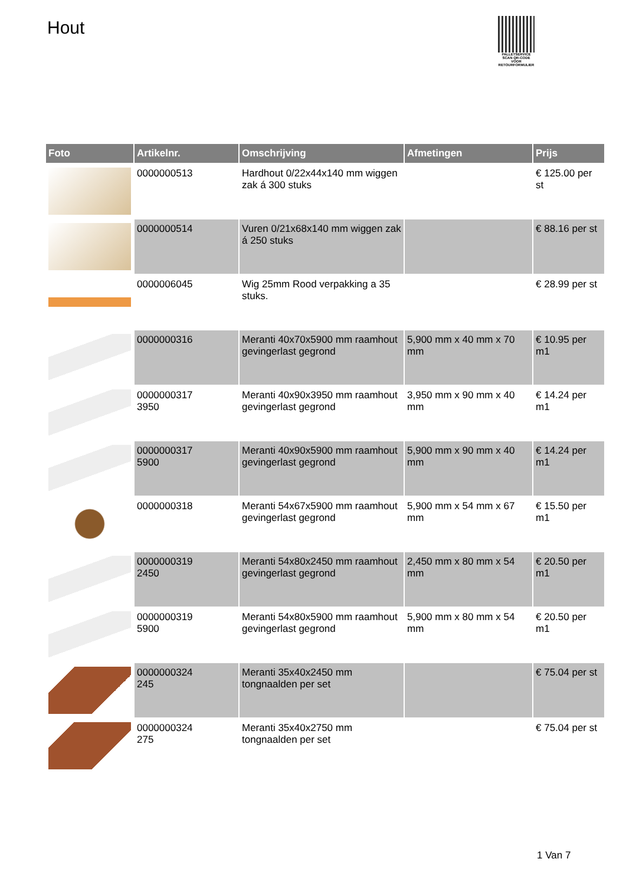Hout
PALLETSERVICE
SCAN QR-CODE VOOR RETOURFORMULIER
| Foto | Artikelnr. | Omschrijving | Afmetingen | Prijs |
| --- | --- | --- | --- | --- |
| | 0000000513 | Hardhout 0/22x44x140 mm wiggen zak á 300 stuks | | € 125.00 per st |
| | 0000000514 | Vuren 0/21x68x140 mm wiggen zak á 250 stuks | | € 88.16 per st |
| | 0000006045 | Wig 25mm Rood verpakking a 35 stuks. | | € 28.99 per st |
| | 0000000316 | Meranti 40x70x5900 mm raamhout gevingerlast gegrond | 5,900 mm x 40 mm x 70 mm | € 10.95 per m1 |
| | 0000000317 3950 | Meranti 40x90x3950 mm raamhout gevingerlast gegrond | 3,950 mm x 90 mm x 40 mm | € 14.24 per m1 |
| | 0000000317 5900 | Meranti 40x90x5900 mm raamhout gevingerlast gegrond | 5,900 mm x 90 mm x 40 mm | € 14.24 per m1 |
| | 0000000318 | Meranti 54x67x5900 mm raamhout gevingerlast gegrond | 5,900 mm x 54 mm x 67 mm | € 15.50 per m1 |
| | 0000000319 2450 | Meranti 54x80x2450 mm raamhout gevingerlast gegrond | 2,450 mm x 80 mm x 54 mm | € 20.50 per m1 |
| | 0000000319 5900 | Meranti 54x80x5900 mm raamhout gevingerlast gegrond | 5,900 mm x 80 mm x 54 mm | € 20.50 per m1 |
| | 0000000324 245 | Meranti 35x40x2450 mm tongnaalden per set | | € 75.04 per st |
| | 0000000324 275 | Meranti 35x40x2750 mm tongnaalden per set | | € 75.04 per st |
1 Van 7